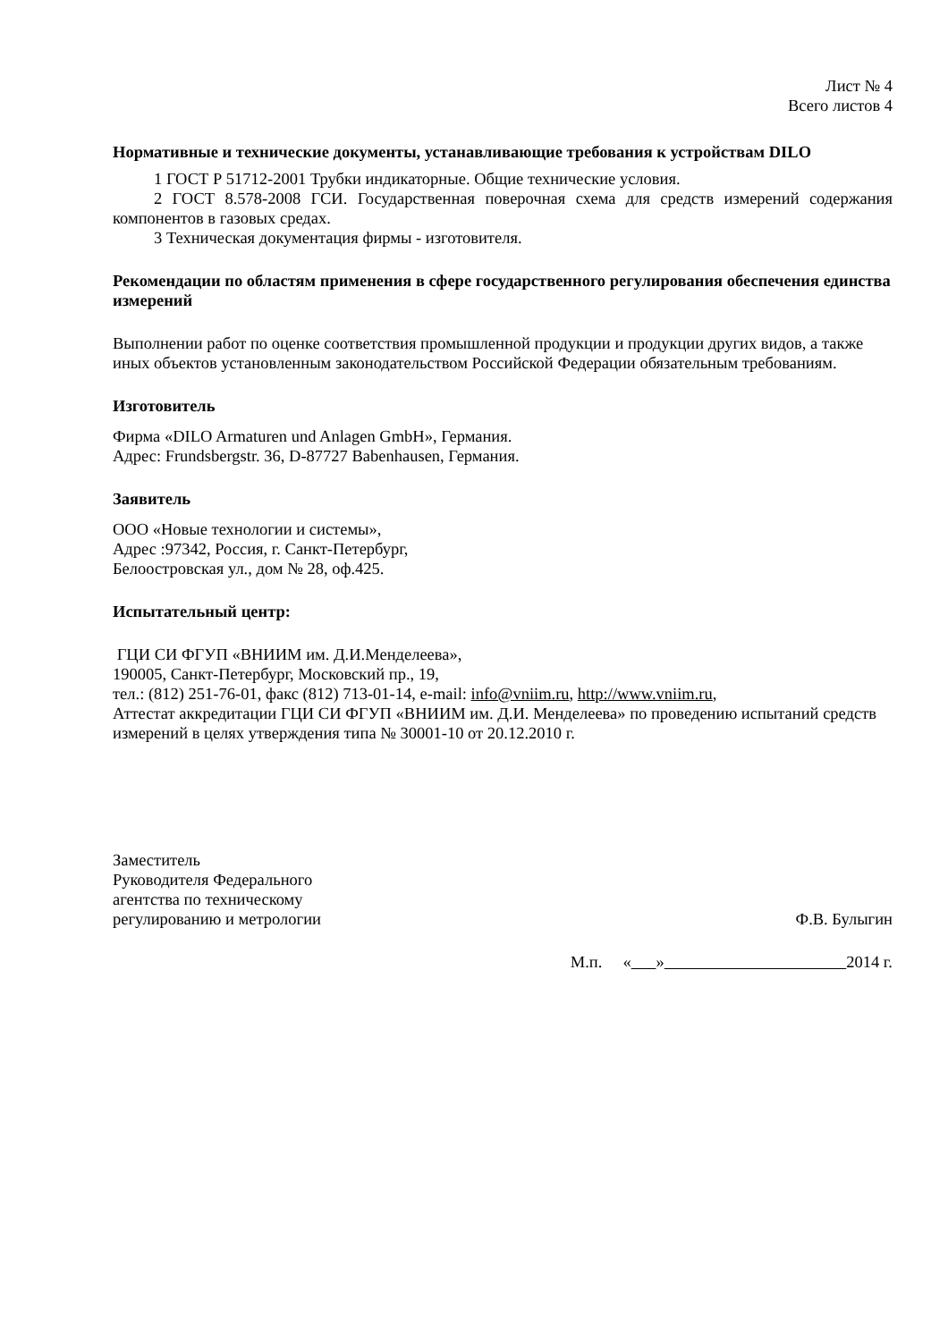Лист № 4
Всего листов 4
Нормативные и технические документы, устанавливающие требования к устройствам DILO
1 ГОСТ Р 51712-2001 Трубки индикаторные. Общие технические условия.
2 ГОСТ 8.578-2008 ГСИ. Государственная поверочная схема для средств измерений содержания компонентов в газовых средах.
3 Техническая документация фирмы - изготовителя.
Рекомендации по областям применения в сфере государственного регулирования обеспечения единства измерений
Выполнении работ по оценке соответствия промышленной продукции и продукции других видов, а также иных объектов установленным законодательством Российской Федерации обязательным требованиям.
Изготовитель
Фирма «DILO Armaturen und Anlagen GmbH», Германия.
Адрес: Frundsbergstr. 36, D-87727 Babenhausen, Германия.
Заявитель
ООО «Новые технологии и системы»,
Адрес :97342, Россия, г. Санкт-Петербург,
Белоостровская ул., дом № 28, оф.425.
Испытательный центр:
ГЦИ СИ ФГУП «ВНИИМ им. Д.И.Менделеева»,
190005, Санкт-Петербург, Московский пр., 19,
тел.: (812) 251-76-01, факс (812) 713-01-14, e-mail: info@vniim.ru, http://www.vniim.ru,
Аттестат аккредитации ГЦИ СИ ФГУП «ВНИИМ им. Д.И. Менделеева» по проведению испытаний средств измерений в целях утверждения типа № 30001-10 от 20.12.2010 г.
Заместитель
Руководителя Федерального
агентства по техническому
регулированию и метрологии
Ф.В. Булыгин
М.п. « » 2014 г.